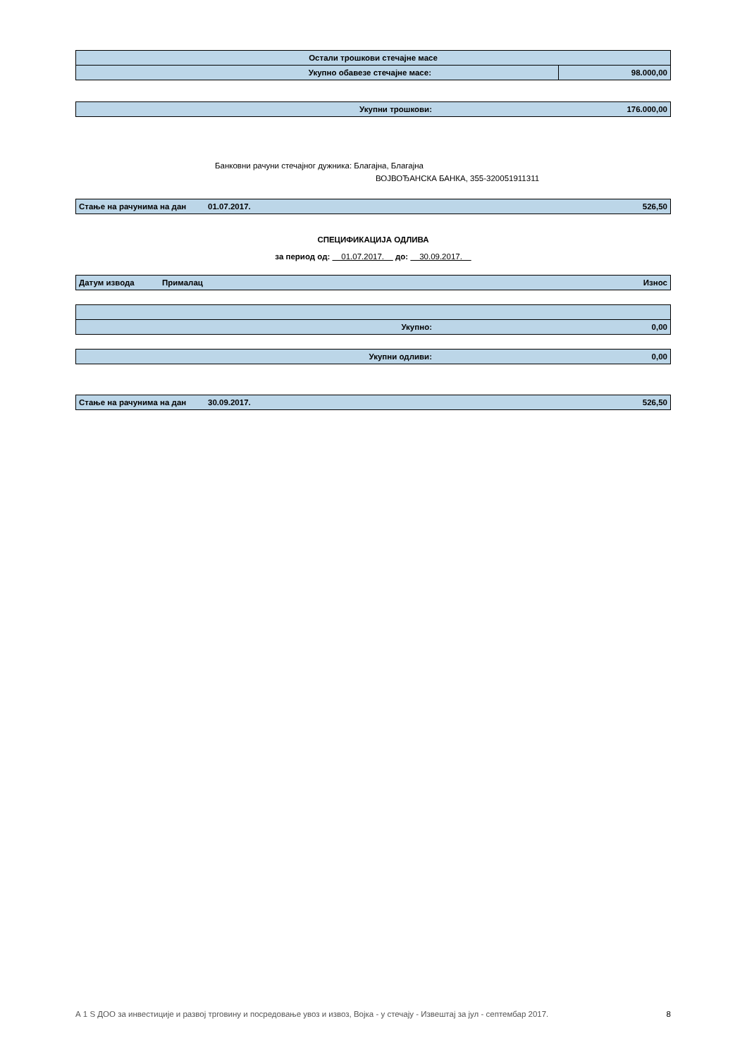| Остали трошкови стечајне масе | |
| Укупно обавезе стечајне масе: | 98.000,00 |
| Укупни трошкови: | 176.000,00 |
Банковни рачуни стечајног дужника: Благајна, Благајна
ВОЈВОЂАНСКА БАНКА, 355-320051911311
| Стање на рачунима на дан | 01.07.2017. | 526,50 |
СПЕЦИФИКАЦИЈА ОДЛИВА
за период од: 01.07.2017. до: 30.09.2017.
| Датум извода | Прималац | Износ |
| Укупно: | 0,00 |
| Укупни одливи: | 0,00 |
| Стање на рачунима на дан | 30.09.2017. | 526,50 |
А 1 S ДОО за инвестиције и развој трговину и посредовање увоз и извоз, Војка - у стечају - Извештај за јул - септембар 2017. 8